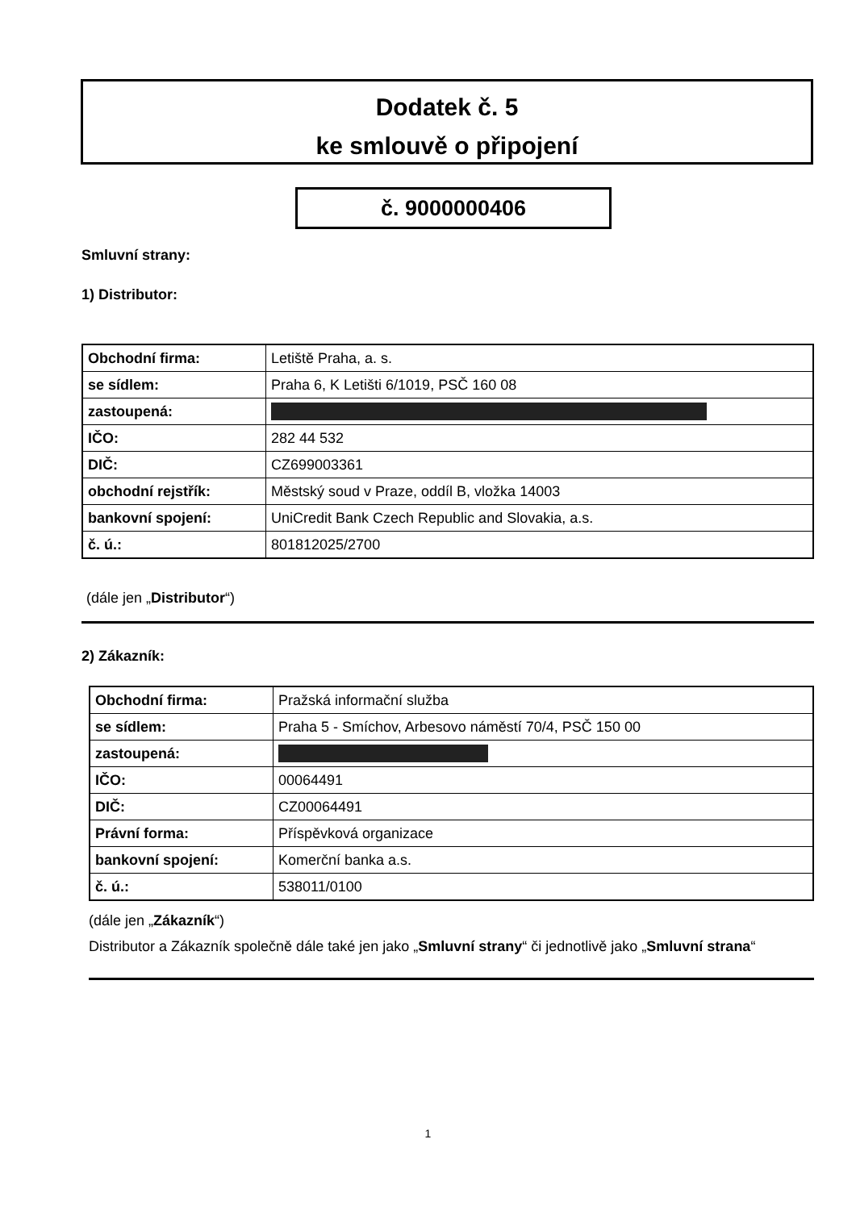Dodatek č. 5
ke smlouvě o připojení
č. 9000000406
Smluvní strany:
1) Distributor:
| Obchodní firma: | Letiště Praha, a. s. |
| se sídlem: | Praha 6, K Letišti 6/1019, PSČ 160 08 |
| zastoupená: | |
| IČO: | 282 44 532 |
| DIČ: | CZ699003361 |
| obchodní rejstřík: | Městský soud v Praze, oddíl B, vložka 14003 |
| bankovní spojení: | UniCredit Bank Czech Republic and Slovakia, a.s. |
| č. ú.: | 801812025/2700 |
(dále jen „Distributor“)
2) Zákazník:
| Obchodní firma: | Pražská informační služba |
| se sídlem: | Praha 5 - Smíchov, Arbesovo náměstí 70/4, PSČ 150 00 |
| zastoupená: | |
| IČO: | 00064491 |
| DIČ: | CZ00064491 |
| Právní forma: | Příspěvková organizace |
| bankovní spojení: | Komerční banka a.s. |
| č. ú.: | 538011/0100 |
(dále jen „Zákazník“)
Distributor a Zákazník společně dále také jen jako „Smluvní strany“ či jednotlivě jako „Smluvní strana“
1